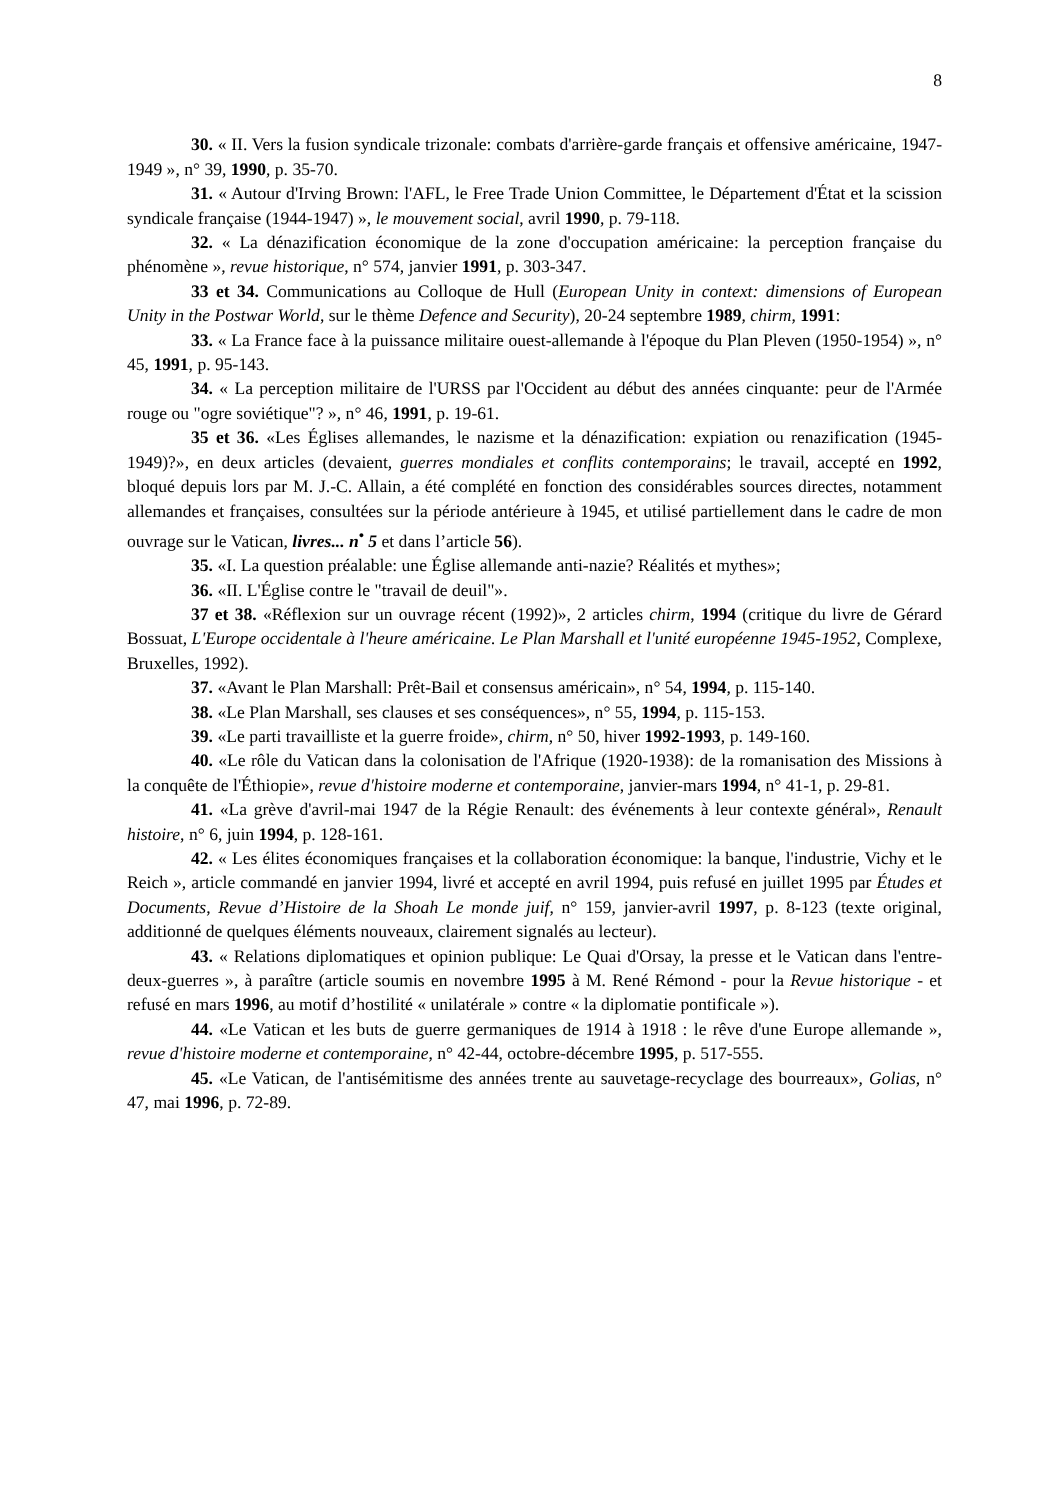8
30. « II. Vers la fusion syndicale trizonale: combats d'arrière-garde français et offensive américaine, 1947-1949 », n° 39, 1990, p. 35-70.
31. « Autour d'Irving Brown: l'AFL, le Free Trade Union Committee, le Département d'État et la scission syndicale française (1944-1947) », le mouvement social, avril 1990, p. 79-118.
32. « La dénazification économique de la zone d'occupation américaine: la perception française du phénomène », revue historique, n° 574, janvier 1991, p. 303-347.
33 et 34. Communications au Colloque de Hull (European Unity in context: dimensions of European Unity in the Postwar World, sur le thème Defence and Security), 20-24 septembre 1989, chirm, 1991:
33. « La France face à la puissance militaire ouest-allemande à l'époque du Plan Pleven (1950-1954) », n° 45, 1991, p. 95-143.
34. « La perception militaire de l'URSS par l'Occident au début des années cinquante: peur de l'Armée rouge ou "ogre soviétique"? », n° 46, 1991, p. 19-61.
35 et 36. «Les Églises allemandes, le nazisme et la dénazification: expiation ou renazification (1945-1949)?», en deux articles (devaient, guerres mondiales et conflits contemporains; le travail, accepté en 1992, bloqué depuis lors par M. J.-C. Allain, a été complété en fonction des considérables sources directes, notamment allemandes et françaises, consultées sur la période antérieure à 1945, et utilisé partiellement dans le cadre de mon ouvrage sur le Vatican, livres... n<sup>•</sup> 5 et dans l’article 56).
35. «I. La question préalable: une Église allemande anti-nazie? Réalités et mythes»;
36. «II. L'Église contre le "travail de deuil"».
37 et 38. «Réflexion sur un ouvrage récent (1992)», 2 articles chirm, 1994 (critique du livre de Gérard Bossuat, L'Europe occidentale à l'heure américaine. Le Plan Marshall et l'unité européenne 1945-1952, Complexe, Bruxelles, 1992).
37. «Avant le Plan Marshall: Prêt-Bail et consensus américain», n° 54, 1994, p. 115-140.
38. «Le Plan Marshall, ses clauses et ses conséquences», n° 55, 1994, p. 115-153.
39. «Le parti travailliste et la guerre froide», chirm, n° 50, hiver 1992-1993, p. 149-160.
40. «Le rôle du Vatican dans la colonisation de l'Afrique (1920-1938): de la romanisation des Missions à la conquête de l'Éthiopie», revue d'histoire moderne et contemporaine, janvier-mars 1994, n° 41-1, p. 29-81.
41. «La grève d'avril-mai 1947 de la Régie Renault: des événements à leur contexte général», Renault histoire, n° 6, juin 1994, p. 128-161.
42. « Les élites économiques françaises et la collaboration économique: la banque, l'industrie, Vichy et le Reich », article commandé en janvier 1994, livré et accepté en avril 1994, puis refusé en juillet 1995 par Études et Documents, Revue d’Histoire de la Shoah Le monde juif, n° 159, janvier-avril 1997, p. 8-123 (texte original, additionné de quelques éléments nouveaux, clairement signalés au lecteur).
43. « Relations diplomatiques et opinion publique: Le Quai d'Orsay, la presse et le Vatican dans l'entre-deux-guerres », à paraître (article soumis en novembre 1995 à M. René Rémond - pour la Revue historique - et refusé en mars 1996, au motif d’hostilité « unilatérale » contre « la diplomatie pontificale »).
44. «Le Vatican et les buts de guerre germaniques de 1914 à 1918 : le rêve d'une Europe allemande », revue d'histoire moderne et contemporaine, n° 42-44, octobre-décembre 1995, p. 517-555.
45. «Le Vatican, de l'antisémitisme des années trente au sauvetage-recyclage des bourreaux», Golias, n° 47, mai 1996, p. 72-89.